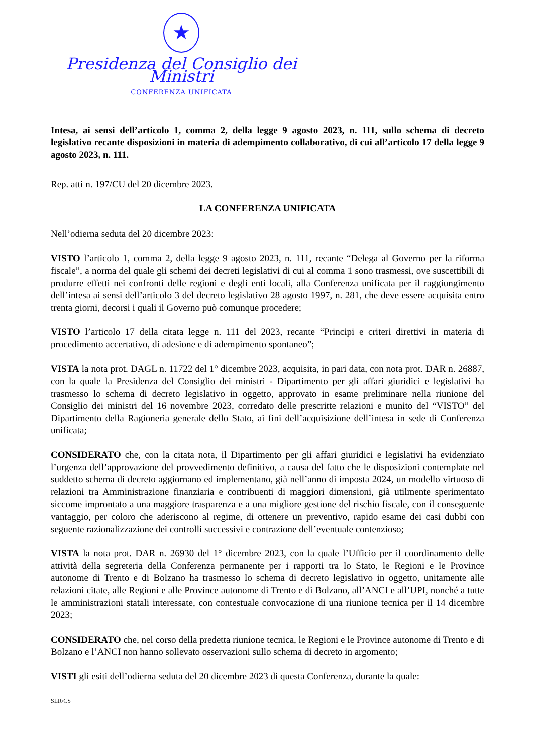★
Presidenza del Consiglio dei Ministri
CONFERENZA UNIFICATA
Intesa, ai sensi dell’articolo 1, comma 2, della legge 9 agosto 2023, n. 111, sullo schema di decreto legislativo recante disposizioni in materia di adempimento collaborativo, di cui all’articolo 17 della legge 9 agosto 2023, n. 111.
Rep. atti n. 197/CU del 20 dicembre 2023.
LA CONFERENZA UNIFICATA
Nell’odierna seduta del 20 dicembre 2023:
VISTO l’articolo 1, comma 2, della legge 9 agosto 2023, n. 111, recante “Delega al Governo per la riforma fiscale”, a norma del quale gli schemi dei decreti legislativi di cui al comma 1 sono trasmessi, ove suscettibili di produrre effetti nei confronti delle regioni e degli enti locali, alla Conferenza unificata per il raggiungimento dell’intesa ai sensi dell’articolo 3 del decreto legislativo 28 agosto 1997, n. 281, che deve essere acquisita entro trenta giorni, decorsi i quali il Governo può comunque procedere;
VISTO l’articolo 17 della citata legge n. 111 del 2023, recante “Principi e criteri direttivi in materia di procedimento accertativo, di adesione e di adempimento spontaneo”;
VISTA la nota prot. DAGL n. 11722 del 1° dicembre 2023, acquisita, in pari data, con nota prot. DAR n. 26887, con la quale la Presidenza del Consiglio dei ministri - Dipartimento per gli affari giuridici e legislativi ha trasmesso lo schema di decreto legislativo in oggetto, approvato in esame preliminare nella riunione del Consiglio dei ministri del 16 novembre 2023, corredato delle prescritte relazioni e munito del “VISTO” del Dipartimento della Ragioneria generale dello Stato, ai fini dell’acquisizione dell’intesa in sede di Conferenza unificata;
CONSIDERATO che, con la citata nota, il Dipartimento per gli affari giuridici e legislativi ha evidenziato l’urgenza dell’approvazione del provvedimento definitivo, a causa del fatto che le disposizioni contemplate nel suddetto schema di decreto aggiornano ed implementano, già nell’anno di imposta 2024, un modello virtuoso di relazioni tra Amministrazione finanziaria e contribuenti di maggiori dimensioni, già utilmente sperimentato siccome improntato a una maggiore trasparenza e a una migliore gestione del rischio fiscale, con il conseguente vantaggio, per coloro che aderiscono al regime, di ottenere un preventivo, rapido esame dei casi dubbi con seguente razionalizzazione dei controlli successivi e contrazione dell’eventuale contenzioso;
VISTA la nota prot. DAR n. 26930 del 1° dicembre 2023, con la quale l’Ufficio per il coordinamento delle attività della segreteria della Conferenza permanente per i rapporti tra lo Stato, le Regioni e le Province autonome di Trento e di Bolzano ha trasmesso lo schema di decreto legislativo in oggetto, unitamente alle relazioni citate, alle Regioni e alle Province autonome di Trento e di Bolzano, all’ANCI e all’UPI, nonché a tutte le amministrazioni statali interessate, con contestuale convocazione di una riunione tecnica per il 14 dicembre 2023;
CONSIDERATO che, nel corso della predetta riunione tecnica, le Regioni e le Province autonome di Trento e di Bolzano e l’ANCI non hanno sollevato osservazioni sullo schema di decreto in argomento;
VISTI gli esiti dell’odierna seduta del 20 dicembre 2023 di questa Conferenza, durante la quale:
SLR/CS